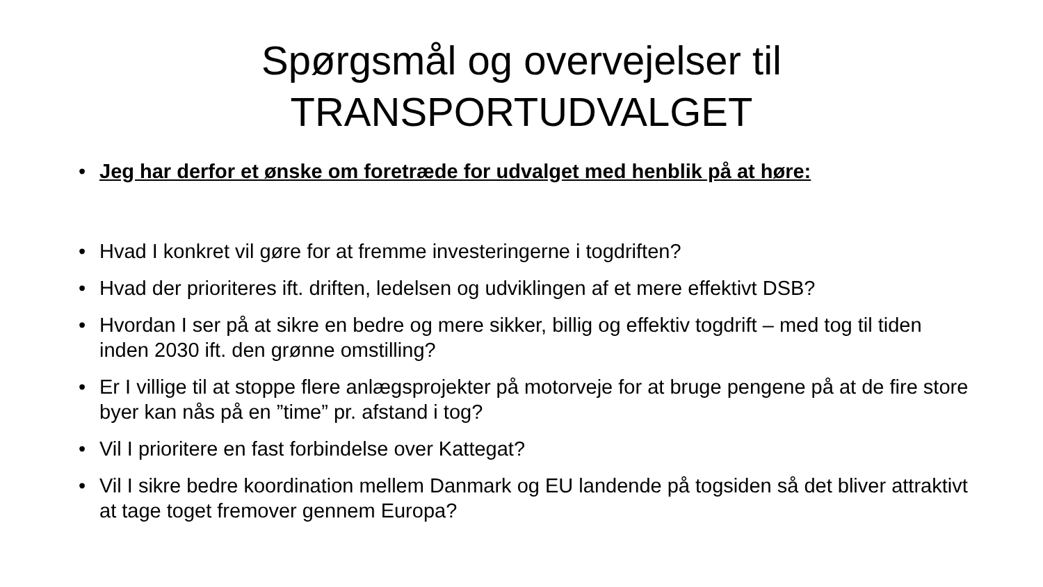Spørgsmål og overvejelser til TRANSPORTUDVALGET
• Jeg har derfor et ønske om foretræde for udvalget med henblik på at høre:
• Hvad I konkret vil gøre for at fremme investeringerne i togdriften?
• Hvad der prioriteres ift. driften, ledelsen og udviklingen af et mere effektivt DSB?
• Hvordan I ser på at sikre en bedre og mere sikker, billig og effektiv togdrift – med tog til tiden inden 2030 ift. den grønne omstilling?
• Er I villige til at stoppe flere anlægsprojekter på motorveje for at bruge pengene på at de fire store byer kan nås på en ”time” pr. afstand i tog?
• Vil I prioritere en fast forbindelse over Kattegat?
• Vil I sikre bedre koordination mellem Danmark og EU landende på togsiden så det bliver attraktivt at tage toget fremover gennem Europa?